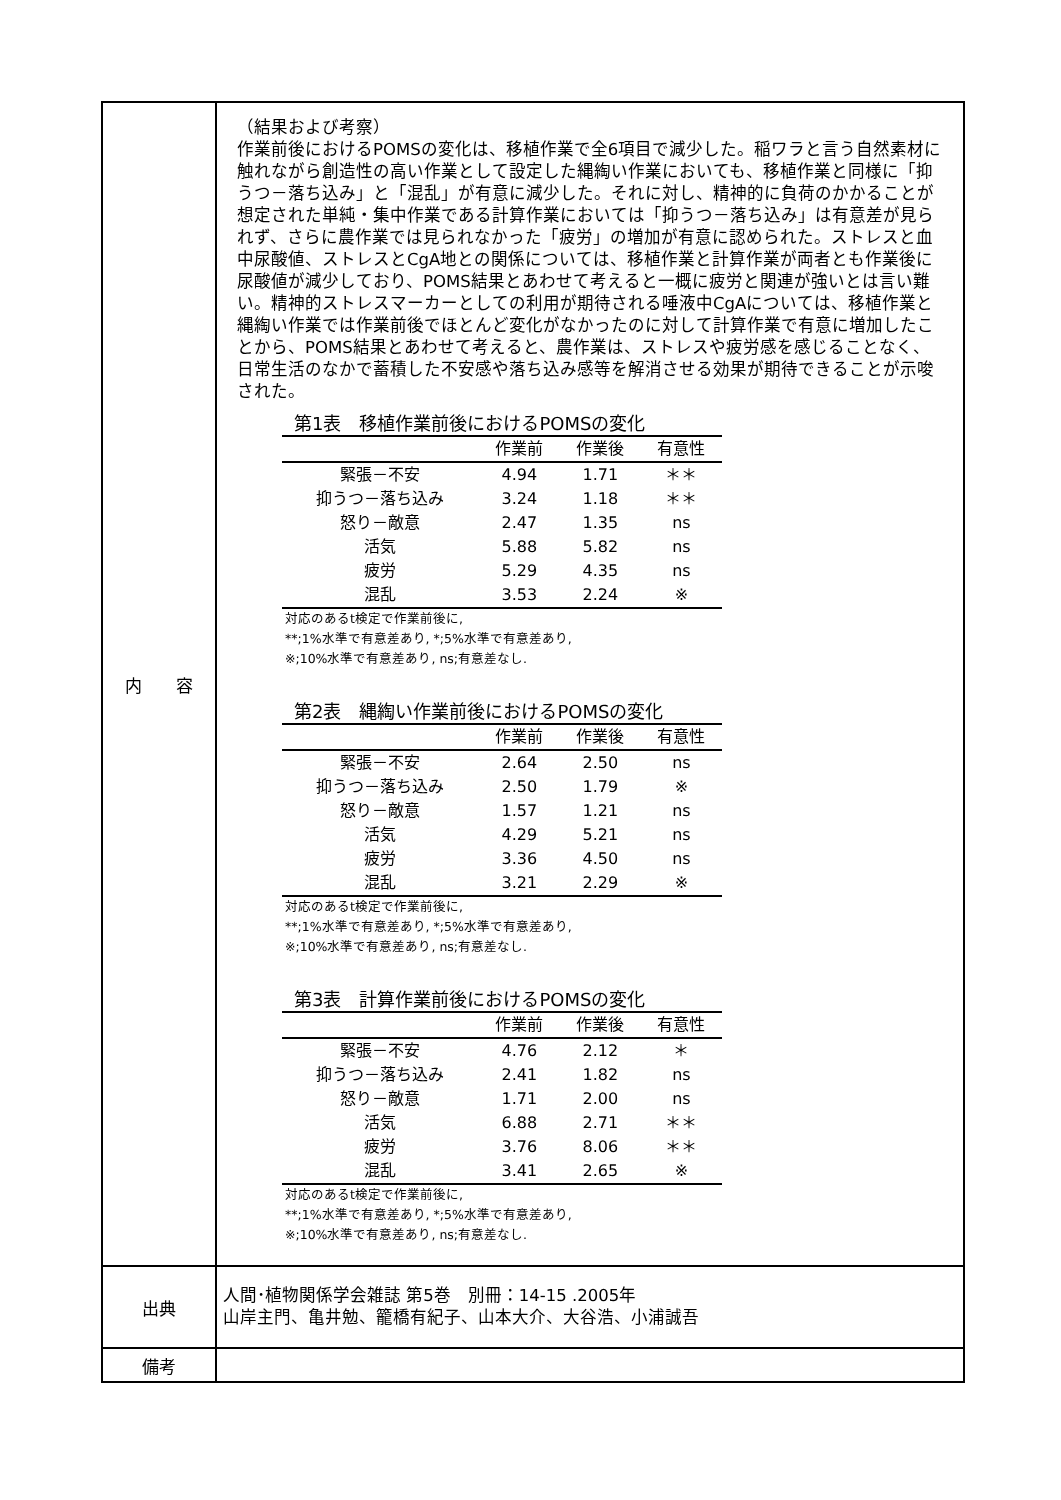| 内 容 | （結果および考察） 作業前後におけるPOMSの変化は、移植作業で全6項目で減少した。稲ワラと言う自然素材に触れながら創造性の高い作業として設定した縄綯い作業においても、移植作業と同様に「抑うつ－落ち込み」と「混乱」が有意に減少した。それに対し、精神的に負荷のかかることが想定された単純・集中作業である計算作業においては「抑うつ－落ち込み」は有意差が見られず、さらに農作業では見られなかった「疲労」の増加が有意に認められた。ストレスと血中尿酸値、ストレスとCgA地との関係については、移植作業と計算作業が両者とも作業後に尿酸値が減少しており、POMS結果とあわせて考えると一概に疲労と関連が強いとは言い難い。精神的ストレスマーカーとしての利用が期待される唾液中CgAについては、移植作業と縄綯い作業では作業前後でほとんど変化がなかったのに対して計算作業で有意に増加したことから、POMS結果とあわせて考えると、農作業は、ストレスや疲労感を感じることなく、日常生活のなかで蓄積した不安感や落ち込み感等を解消させる効果が期待できることが示唆された。 第1表 移植作業前後におけるPOMSの変化 / / 作業前 / 作業後 / 有意性 / / --- / --- / --- / --- / / 緊張－不安 / 4.94 / 1.71 / ＊＊ / / 抑うつ－落ち込み / 3.24 / 1.18 / ＊＊ / / 怒り－敵意 / 2.47 / 1.35 / ns / / 活気 / 5.88 / 5.82 / ns / / 疲労 / 5.29 / 4.35 / ns / / 混乱 / 3.53 / 2.24 / ※ / 対応のあるt検定で作業前後に, **;1%水準で有意差あり, *;5%水準で有意差あり, ※;10%水準で有意差あり, ns;有意差なし. 第2表 縄綯い作業前後におけるPOMSの変化 / / 作業前 / 作業後 / 有意性 / / --- / --- / --- / --- / / 緊張－不安 / 2.64 / 2.50 / ns / / 抑うつ－落ち込み / 2.50 / 1.79 / ※ / / 怒り－敵意 / 1.57 / 1.21 / ns / / 活気 / 4.29 / 5.21 / ns / / 疲労 / 3.36 / 4.50 / ns / / 混乱 / 3.21 / 2.29 / ※ / 対応のあるt検定で作業前後に, **;1%水準で有意差あり, *;5%水準で有意差あり, ※;10%水準で有意差あり, ns;有意差なし. 第3表 計算作業前後におけるPOMSの変化 / / 作業前 / 作業後 / 有意性 / / --- / --- / --- / --- / / 緊張－不安 / 4.76 / 2.12 / ＊ / / 抑うつ－落ち込み / 2.41 / 1.82 / ns / / 怒り－敵意 / 1.71 / 2.00 / ns / / 活気 / 6.88 / 2.71 / ＊＊ / / 疲労 / 3.76 / 8.06 / ＊＊ / / 混乱 / 3.41 / 2.65 / ※ / 対応のあるt検定で作業前後に, **;1%水準で有意差あり, *;5%水準で有意差あり, ※;10%水準で有意差あり, ns;有意差なし. |
| 出典 | 人間･植物関係学会雑誌 第5巻 別冊：14-15 .2005年 山岸主門、亀井勉、籠橋有紀子、山本大介、大谷浩、小浦誠吾 |
| 備考 | |